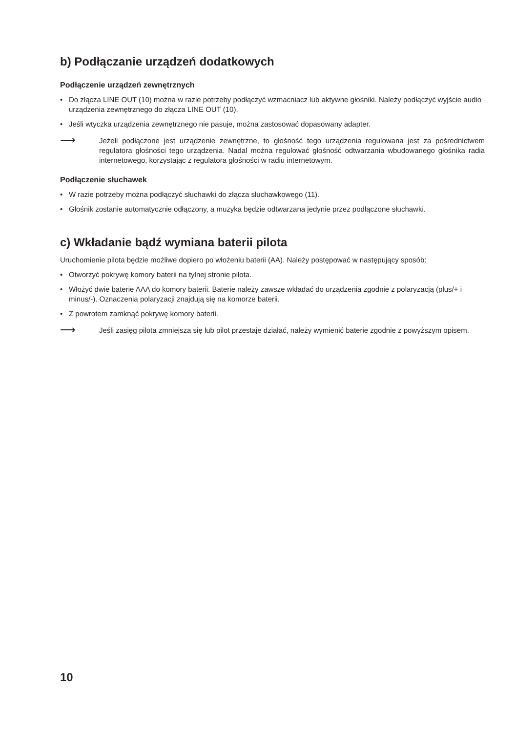b) Podłączanie urządzeń dodatkowych
Podłączenie urządzeń zewnętrznych
• Do złącza LINE OUT (10) można w razie potrzeby podłączyć wzmacniacz lub aktywne głośniki. Należy podłączyć wyjście audio urządzenia zewnętrznego do złącza LINE OUT (10).
• Jeśli wtyczka urządzenia zewnętrznego nie pasuje, można zastosować dopasowany adapter.
⟶
Jeżeli podłączone jest urządzenie zewnętrzne, to głośność tego urządzenia regulowana jest za pośrednictwem regulatora głośności tego urządzenia. Nadal można regulować głośność odtwarzania wbudowanego głośnika radia internetowego, korzystając z regulatora głośności w radiu internetowym.
Podłączenie słuchawek
• W razie potrzeby można podłączyć słuchawki do złącza słuchawkowego (11).
• Głośnik zostanie automatycznie odłączony, a muzyka będzie odtwarzana jedynie przez podłączone słuchawki.
c) Wkładanie bądź wymiana baterii pilota
Uruchomienie pilota będzie możliwe dopiero po włożeniu baterii (AA). Należy postępować w następujący sposób:
• Otworzyć pokrywę komory baterii na tylnej stronie pilota.
• Włożyć dwie baterie AAA do komory baterii. Baterie należy zawsze wkładać do urządzenia zgodnie z polaryzacją (plus/+ i minus/-). Oznaczenia polaryzacji znajdują się na komorze baterii.
• Z powrotem zamknąć pokrywę komory baterii.
⟶
Jeśli zasięg pilota zmniejsza się lub pilot przestaje działać, należy wymienić baterie zgodnie z powyższym opisem.
10